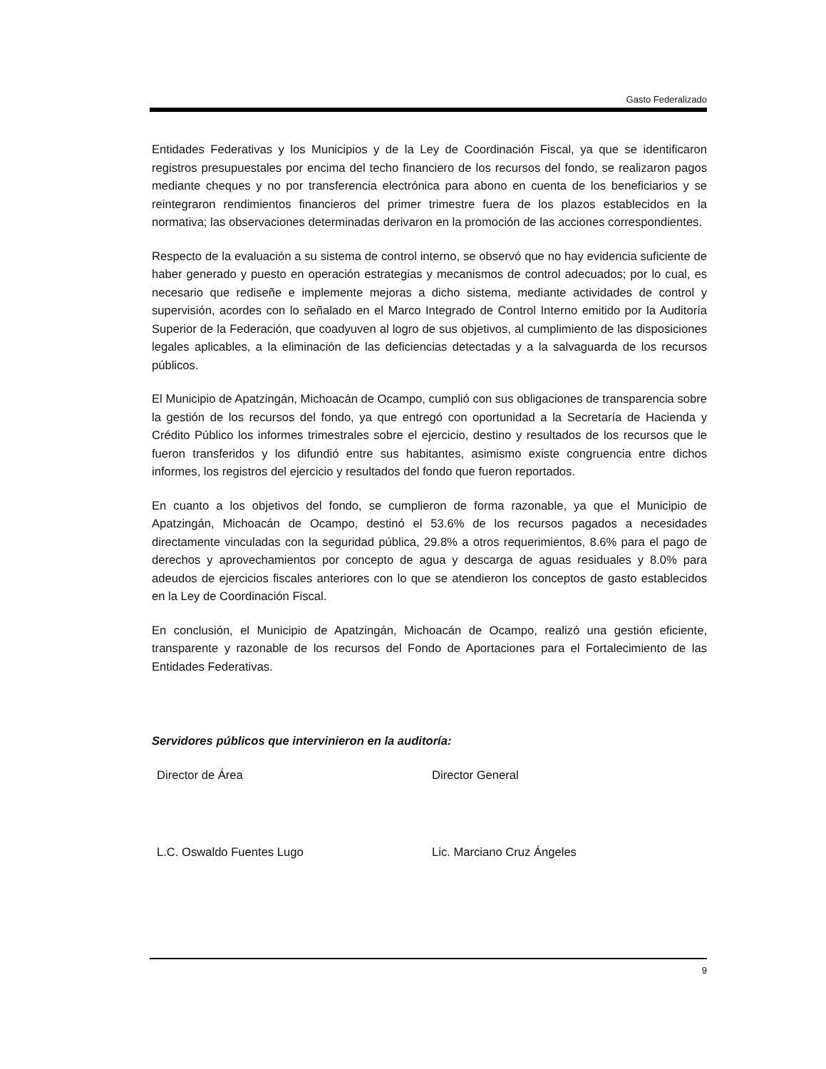Gasto Federalizado
Entidades Federativas y los Municipios y de la Ley de Coordinación Fiscal, ya que se identificaron registros presupuestales por encima del techo financiero de los recursos del fondo, se realizaron pagos mediante cheques y no por transferencia electrónica para abono en cuenta de los beneficiarios y se reintegraron rendimientos financieros del primer trimestre fuera de los plazos establecidos en la normativa; las observaciones determinadas derivaron en la promoción de las acciones correspondientes.
Respecto de la evaluación a su sistema de control interno, se observó que no hay evidencia suficiente de haber generado y puesto en operación estrategias y mecanismos de control adecuados; por lo cual, es necesario que rediseñe e implemente mejoras a dicho sistema, mediante actividades de control y supervisión, acordes con lo señalado en el Marco Integrado de Control Interno emitido por la Auditoría Superior de la Federación, que coadyuven al logro de sus objetivos, al cumplimiento de las disposiciones legales aplicables, a la eliminación de las deficiencias detectadas y a la salvaguarda de los recursos públicos.
El Municipio de Apatzingán, Michoacán de Ocampo, cumplió con sus obligaciones de transparencia sobre la gestión de los recursos del fondo, ya que entregó con oportunidad a la Secretaría de Hacienda y Crédito Público los informes trimestrales sobre el ejercicio, destino y resultados de los recursos que le fueron transferidos y los difundió entre sus habitantes, asimismo existe congruencia entre dichos informes, los registros del ejercicio y resultados del fondo que fueron reportados.
En cuanto a los objetivos del fondo, se cumplieron de forma razonable, ya que el Municipio de Apatzingán, Michoacán de Ocampo, destinó el 53.6% de los recursos pagados a necesidades directamente vinculadas con la seguridad pública, 29.8% a otros requerimientos, 8.6% para el pago de derechos y aprovechamientos por concepto de agua y descarga de aguas residuales y 8.0% para adeudos de ejercicios fiscales anteriores con lo que se atendieron los conceptos de gasto establecidos en la Ley de Coordinación Fiscal.
En conclusión, el Municipio de Apatzingán, Michoacán de Ocampo, realizó una gestión eficiente, transparente y razonable de los recursos del Fondo de Aportaciones para el Fortalecimiento de las Entidades Federativas.
Servidores públicos que intervinieron en la auditoría:
Director de Área Director General
L.C. Oswaldo Fuentes Lugo Lic. Marciano Cruz Ángeles
9